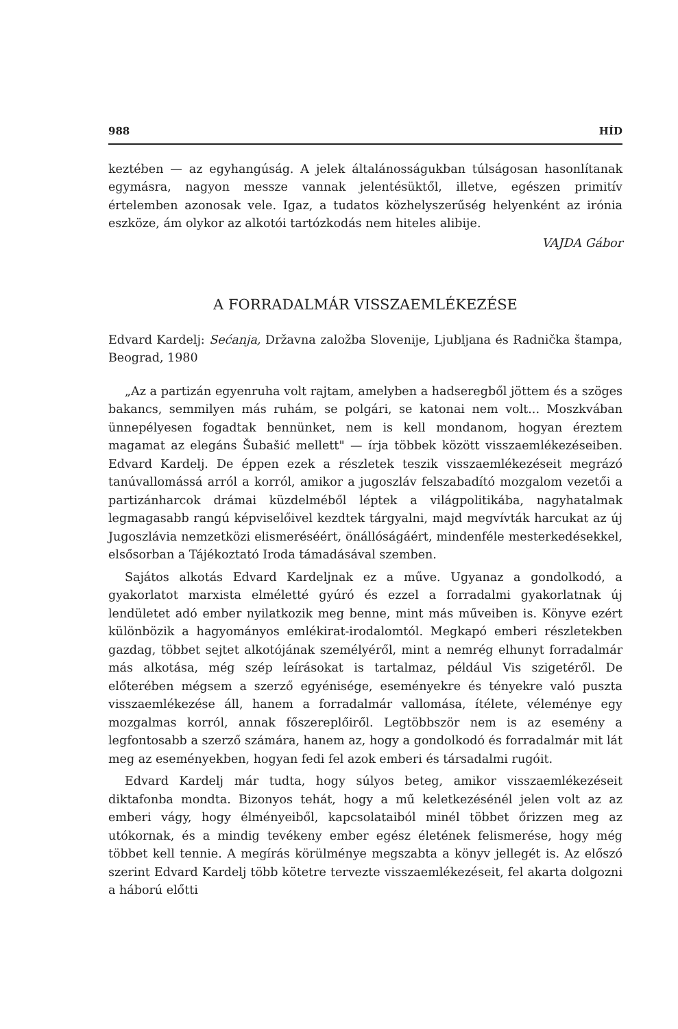988 HÍD
keztében — az egyhangúság. A jelek általánosságukban túlságosan hasonlítanak egymásra, nagyon messze vannak jelentésüktől, illetve, egészen primitív értelemben azonosak vele. Igaz, a tudatos közhelyszerűség helyenként az irónia eszköze, ám olykor az alkotói tartózkodás nem hiteles alibije.
VAJDA Gábor
A FORRADALMÁR VISSZAEMLÉKEZÉSE
Edvard Kardelj: Sećanja, Državna založba Slovenije, Ljubljana és Radnička štampa, Beograd, 1980
„Az a partizán egyenruha volt rajtam, amelyben a hadseregből jöttem és a szöges bakancs, semmilyen más ruhám, se polgári, se katonai nem volt... Moszkvában ünnepélyesen fogadtak bennünket, nem is kell mondanom, hogyan éreztem magamat az elegáns Šubašić mellett" — írja többek között visszaemlékezéseiben. Edvard Kardelj. De éppen ezek a részletek teszik visszaemlékezéseit megrázó tanúvallomássá arról a korról, amikor a jugoszláv felszabadító mozgalom vezetői a partizánharcok drámai küzdelméből léptek a világpolitikába, nagyhatalmak legmagasabb rangú képviselőivel kezdtek tárgyalni, majd megvívták harcukat az új Jugoszlávia nemzetközi elismeréséért, önállóságáért, mindenféle mesterkedésekkel, elsősorban a Tájékoztató Iroda támadásával szemben.
Sajátos alkotás Edvard Kardeljnak ez a műve. Ugyanaz a gondolkodó, a gyakorlatot marxista elméletté gyúró és ezzel a forradalmi gyakorlatnak új lendületet adó ember nyilatkozik meg benne, mint más műveiben is. Könyve ezért különbözik a hagyományos emlékirat-irodalomtól. Megkapó emberi részletekben gazdag, többet sejtet alkotójának személyéről, mint a nemrég elhunyt forradalmár más alkotása, még szép leírásokat is tartalmaz, például Vis szigetéről. De előterében mégsem a szerző egyénisége, eseményekre és tényekre való puszta visszaemlékezése áll, hanem a forradalmár vallomása, ítélete, véleménye egy mozgalmas korról, annak főszereplőiről. Legtöbbször nem is az esemény a legfontosabb a szerző számára, hanem az, hogy a gondolkodó és forradalmár mit lát meg az eseményekben, hogyan fedi fel azok emberi és társadalmi rugóit.
Edvard Kardelj már tudta, hogy súlyos beteg, amikor visszaemlékezéseit diktafonba mondta. Bizonyos tehát, hogy a mű keletkezésénél jelen volt az az emberi vágy, hogy élményeiből, kapcsolataiból minél többet őrizzen meg az utókornak, és a mindig tevékeny ember egész életének felismerése, hogy még többet kell tennie. A megírás körülménye megszabta a könyv jellegét is. Az előszó szerint Edvard Kardelj több kötetre tervezte visszaemlékezéseit, fel akarta dolgozni a háború előtti